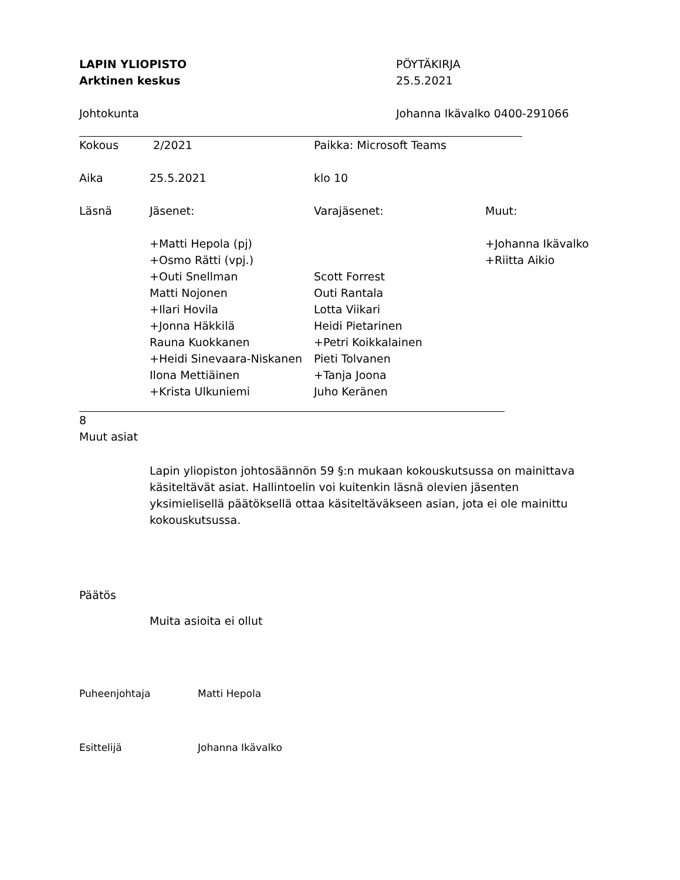LAPIN YLIOPISTO
Arktinen keskus
PÖYTÄKIRJA
25.5.2021
Johtokunta Johanna Ikävalko 0400-291066
| Kokous | 2/2021 | Paikka: Microsoft Teams | |
| Aika | 25.5.2021 | klo 10 | |
| Läsnä | Jäsenet: | Varajäsenet: | Muut: |
| | +Matti Hepola (pj) | | +Johanna Ikävalko |
| | +Osmo Rätti (vpj.) | | +Riitta Aikio |
| | +Outi Snellman | Scott Forrest | |
| | Matti Nojonen | Outi Rantala | |
| | +Ilari Hovila | Lotta Viikari | |
| | +Jonna Häkkilä | Heidi Pietarinen | |
| | Rauna Kuokkanen | +Petri Koikkalainen | |
| | +Heidi Sinevaara-Niskanen | Pieti Tolvanen | |
| | Ilona Mettiäinen | +Tanja Joona | |
| | +Krista Ulkuniemi | Juho Keränen | |
8
Muut asiat
Lapin yliopiston johtosäännön 59 §:n mukaan kokouskutsussa on mainittava käsiteltävät asiat. Hallintoelin voi kuitenkin läsnä olevien jäsenten yksimielisellä päätöksellä ottaa käsiteltäväkseen asian, jota ei ole mainittu kokouskutsussa.
Päätös
Muita asioita ei ollut
Puheenjohtaja Matti Hepola
Esittelijä Johanna Ikävalko